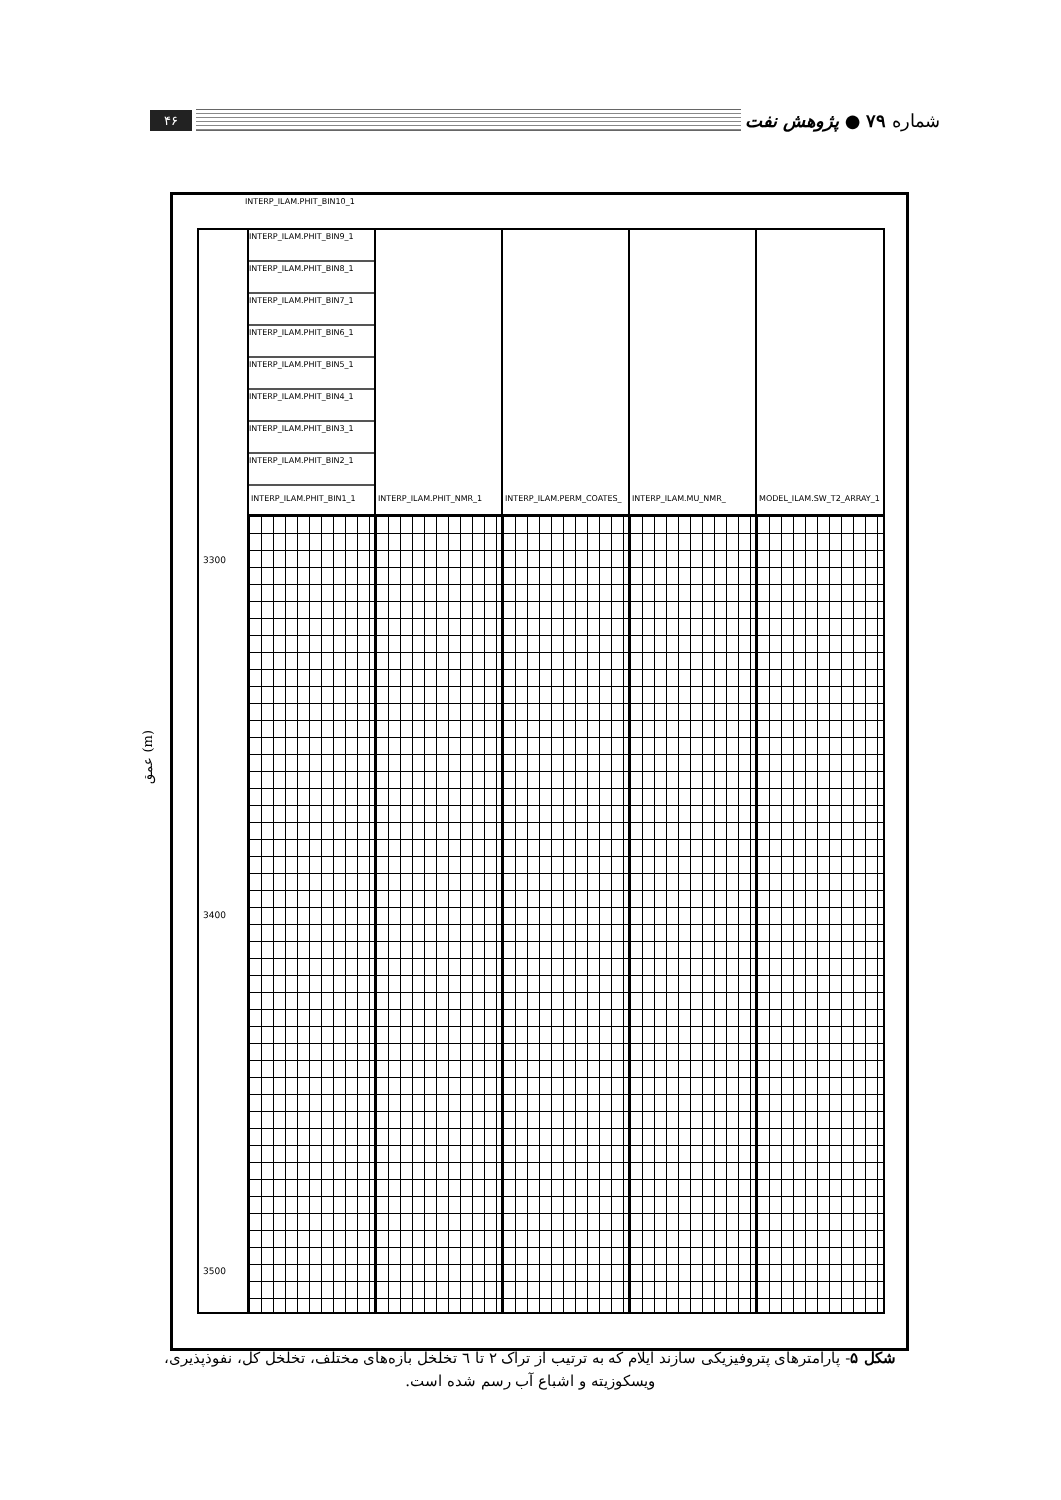شماره ۷۹ ● پژوهش نفت
۴۶
عمق (m)
INTERP_ILAM.PHIT_BIN10_1
3300
3400
3500
INTERP_ILAM.PHIT_BIN9_1
INTERP_ILAM.PHIT_BIN8_1
INTERP_ILAM.PHIT_BIN7_1
INTERP_ILAM.PHIT_BIN6_1
INTERP_ILAM.PHIT_BIN5_1
INTERP_ILAM.PHIT_BIN4_1
INTERP_ILAM.PHIT_BIN3_1
INTERP_ILAM.PHIT_BIN2_1
INTERP_ILAM.PHIT_BIN1_1
INTERP_ILAM.PHIT_NMR_1 INTERP_ILAM.PERM_COATES_ INTERP_ILAM.MU_NMR_ MODEL_ILAM.SW_T2_ARRAY_1
شکل ۵- پارامترهای پتروفیزیکی سازند ایلام که به ترتیب از تراک ۲ تا ٦ تخلخل بازه‌های مختلف، تخلخل کل، نفوذپذیری، ویسکوزیته و اشباع آب رسم شده است.